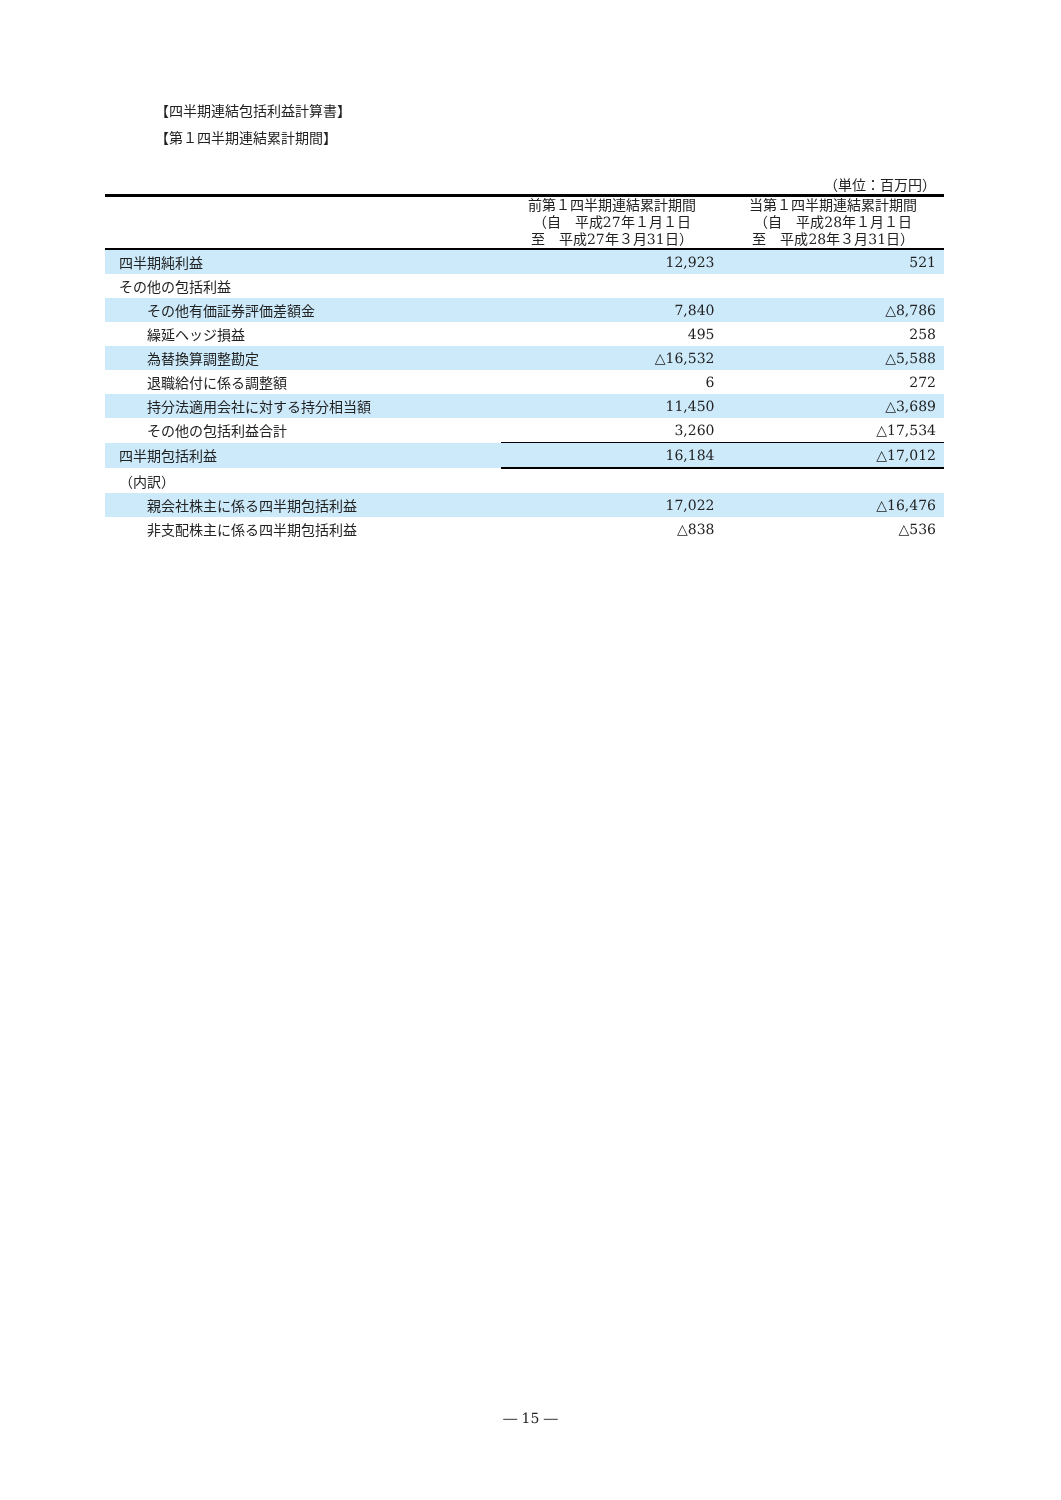【四半期連結包括利益計算書】
【第１四半期連結累計期間】
| （単位：百万円） | | |
| | 前第１四半期連結累計期間 （自 平成27年１月１日 至 平成27年３月31日） | 当第１四半期連結累計期間 （自 平成28年１月１日 至 平成28年３月31日） |
| 四半期純利益 | 12,923 | 521 |
| その他の包括利益 | | |
| その他有価証券評価差額金 | 7,840 | △8,786 |
| 繰延ヘッジ損益 | 495 | 258 |
| 為替換算調整勘定 | △16,532 | △5,588 |
| 退職給付に係る調整額 | 6 | 272 |
| 持分法適用会社に対する持分相当額 | 11,450 | △3,689 |
| その他の包括利益合計 | 3,260 | △17,534 |
| 四半期包括利益 | 16,184 | △17,012 |
| （内訳） | | |
| 親会社株主に係る四半期包括利益 | 17,022 | △16,476 |
| 非支配株主に係る四半期包括利益 | △838 | △536 |
― 15 ―